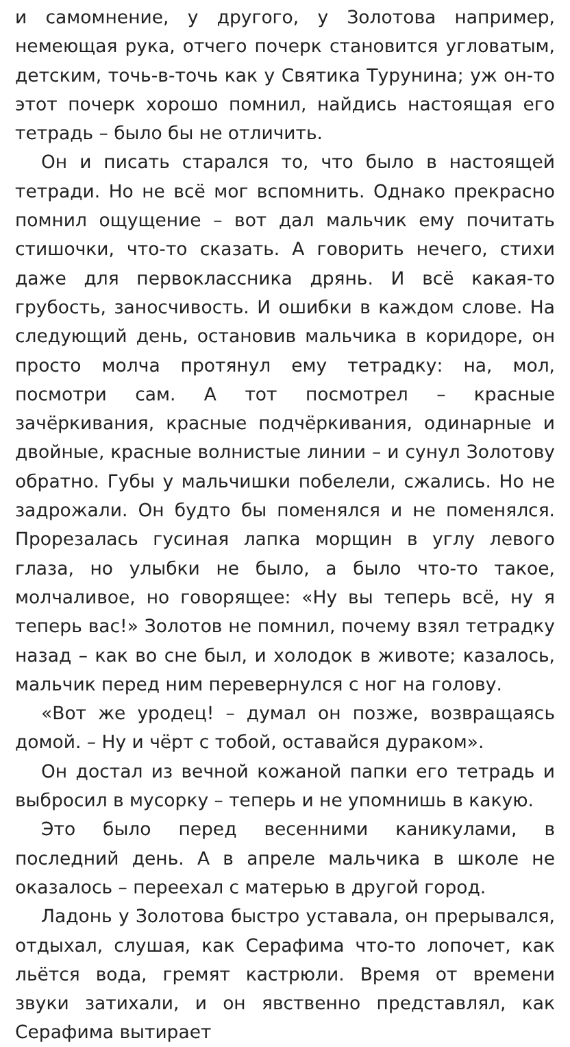и самомнение, у другого, у Золотова например, немеющая рука, отчего почерк становится угловатым, детским, точь-в-точь как у Святика Турунина; уж он-то этот почерк хорошо помнил, найдись настоящая его тетрадь – было бы не отличить.
Он и писать старался то, что было в настоящей тетради. Но не всё мог вспомнить. Однако прекрасно помнил ощущение – вот дал мальчик ему почитать стишочки, что-то сказать. А говорить нечего, стихи даже для первоклассника дрянь. И всё какая-то грубость, заносчивость. И ошибки в каждом слове. На следующий день, остановив мальчика в коридоре, он просто молча протянул ему тетрадку: на, мол, посмотри сам. А тот посмотрел – красные зачёркивания, красные подчёркивания, одинарные и двойные, красные волнистые линии – и сунул Золотову обратно. Губы у мальчишки побелели, сжались. Но не задрожали. Он будто бы поменялся и не поменялся. Прорезалась гусиная лапка морщин в углу левого глаза, но улыбки не было, а было что-то такое, молчаливое, но говорящее: «Ну вы теперь всё, ну я теперь вас!» Золотов не помнил, почему взял тетрадку назад – как во сне был, и холодок в животе; казалось, мальчик перед ним перевернулся с ног на голову.
«Вот же уродец! – думал он позже, возвращаясь домой. – Ну и чёрт с тобой, оставайся дураком».
Он достал из вечной кожаной папки его тетрадь и выбросил в мусорку – теперь и не упомнишь в какую.
Это было перед весенними каникулами, в последний день. А в апреле мальчика в школе не оказалось – переехал с матерью в другой город.
Ладонь у Золотова быстро уставала, он прерывался, отдыхал, слушая, как Серафима что-то лопочет, как льётся вода, гремят кастрюли. Время от времени звуки затихали, и он явственно представлял, как Серафима вытирает